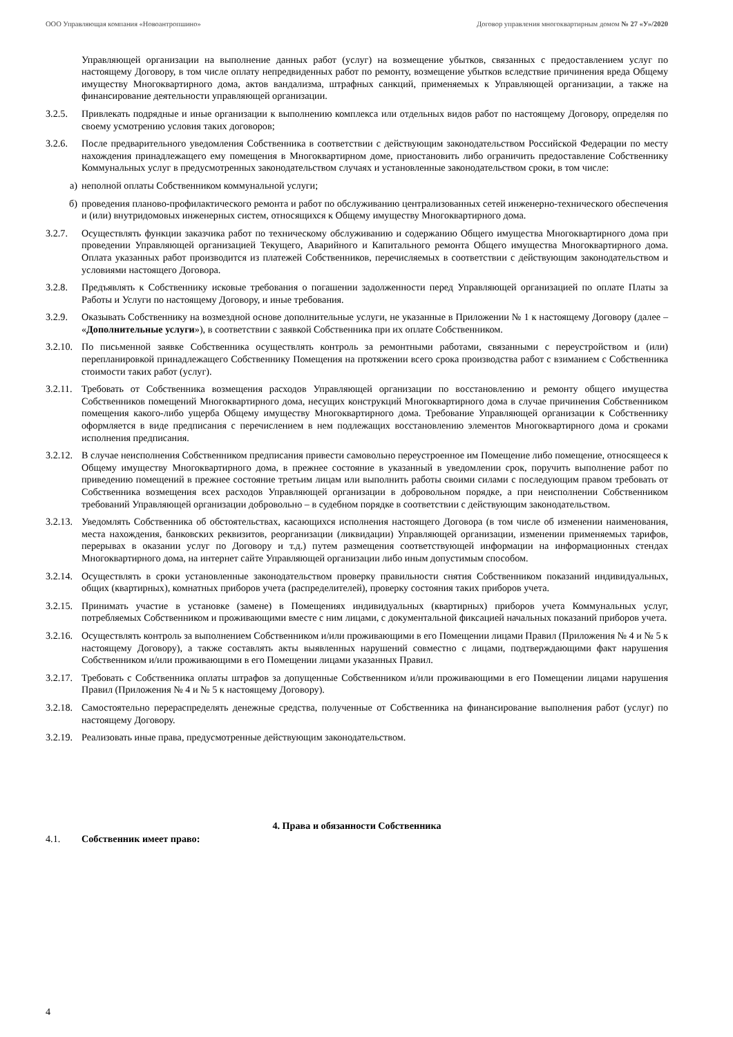ООО Управляющая компания «Новоантропшино» Договор управления многоквартирным домом № 27 «У»/2020
Управляющей организации на выполнение данных работ (услуг) на возмещение убытков, связанных с предоставлением услуг по настоящему Договору, в том числе оплату непредвиденных работ по ремонту, возмещение убытков вследствие причинения вреда Общему имуществу Многоквартирного дома, актов вандализма, штрафных санкций, применяемых к Управляющей организации, а также на финансирование деятельности управляющей организации.
3.2.5. Привлекать подрядные и иные организации к выполнению комплекса или отдельных видов работ по настоящему Договору, определяя по своему усмотрению условия таких договоров;
3.2.6. После предварительного уведомления Собственника в соответствии с действующим законодательством Российской Федерации по месту нахождения принадлежащего ему помещения в Многоквартирном доме, приостановить либо ограничить предоставление Собственнику Коммунальных услуг в предусмотренных законодательством случаях и установленные законодательством сроки, в том числе:
а) неполной оплаты Собственником коммунальной услуги;
б) проведения планово-профилактического ремонта и работ по обслуживанию централизованных сетей инженерно-технического обеспечения и (или) внутридомовых инженерных систем, относящихся к Общему имуществу Многоквартирного дома.
3.2.7. Осуществлять функции заказчика работ по техническому обслуживанию и содержанию Общего имущества Многоквартирного дома при проведении Управляющей организацией Текущего, Аварийного и Капитального ремонта Общего имущества Многоквартирного дома. Оплата указанных работ производится из платежей Собственников, перечисляемых в соответствии с действующим законодательством и условиями настоящего Договора.
3.2.8. Предъявлять к Собственнику исковые требования о погашении задолженности перед Управляющей организацией по оплате Платы за Работы и Услуги по настоящему Договору, и иные требования.
3.2.9. Оказывать Собственнику на возмездной основе дополнительные услуги, не указанные в Приложении № 1 к настоящему Договору (далее – «Дополнительные услуги»), в соответствии с заявкой Собственника при их оплате Собственником.
3.2.10. По письменной заявке Собственника осуществлять контроль за ремонтными работами, связанными с переустройством и (или) перепланировкой принадлежащего Собственнику Помещения на протяжении всего срока производства работ с взиманием с Собственника стоимости таких работ (услуг).
3.2.11. Требовать от Собственника возмещения расходов Управляющей организации по восстановлению и ремонту общего имущества Собственников помещений Многоквартирного дома, несущих конструкций Многоквартирного дома в случае причинения Собственником помещения какого-либо ущерба Общему имуществу Многоквартирного дома. Требование Управляющей организации к Собственнику оформляется в виде предписания с перечислением в нем подлежащих восстановлению элементов Многоквартирного дома и сроками исполнения предписания.
3.2.12. В случае неисполнения Собственником предписания привести самовольно переустроенное им Помещение либо помещение, относящееся к Общему имуществу Многоквартирного дома, в прежнее состояние в указанный в уведомлении срок, поручить выполнение работ по приведению помещений в прежнее состояние третьим лицам или выполнить работы своими силами с последующим правом требовать от Собственника возмещения всех расходов Управляющей организации в добровольном порядке, а при неисполнении Собственником требований Управляющей организации добровольно – в судебном порядке в соответствии с действующим законодательством.
3.2.13. Уведомлять Собственника об обстоятельствах, касающихся исполнения настоящего Договора (в том числе об изменении наименования, места нахождения, банковских реквизитов, реорганизации (ликвидации) Управляющей организации, изменении применяемых тарифов, перерывах в оказании услуг по Договору и т.д.) путем размещения соответствующей информации на информационных стендах Многоквартирного дома, на интернет сайте Управляющей организации либо иным допустимым способом.
3.2.14. Осуществлять в сроки установленные законодательством проверку правильности снятия Собственником показаний индивидуальных, общих (квартирных), комнатных приборов учета (распределителей), проверку состояния таких приборов учета.
3.2.15. Принимать участие в установке (замене) в Помещениях индивидуальных (квартирных) приборов учета Коммунальных услуг, потребляемых Собственником и проживающими вместе с ним лицами, с документальной фиксацией начальных показаний приборов учета.
3.2.16. Осуществлять контроль за выполнением Собственником и/или проживающими в его Помещении лицами Правил (Приложения № 4 и № 5 к настоящему Договору), а также составлять акты выявленных нарушений совместно с лицами, подтверждающими факт нарушения Собственником и/или проживающими в его Помещении лицами указанных Правил.
3.2.17. Требовать с Собственника оплаты штрафов за допущенные Собственником и/или проживающими в его Помещении лицами нарушения Правил (Приложения № 4 и № 5 к настоящему Договору).
3.2.18. Самостоятельно перераспределять денежные средства, полученные от Собственника на финансирование выполнения работ (услуг) по настоящему Договору.
3.2.19. Реализовать иные права, предусмотренные действующим законодательством.
4. Права и обязанности Собственника
4.1. Собственник имеет право:
4